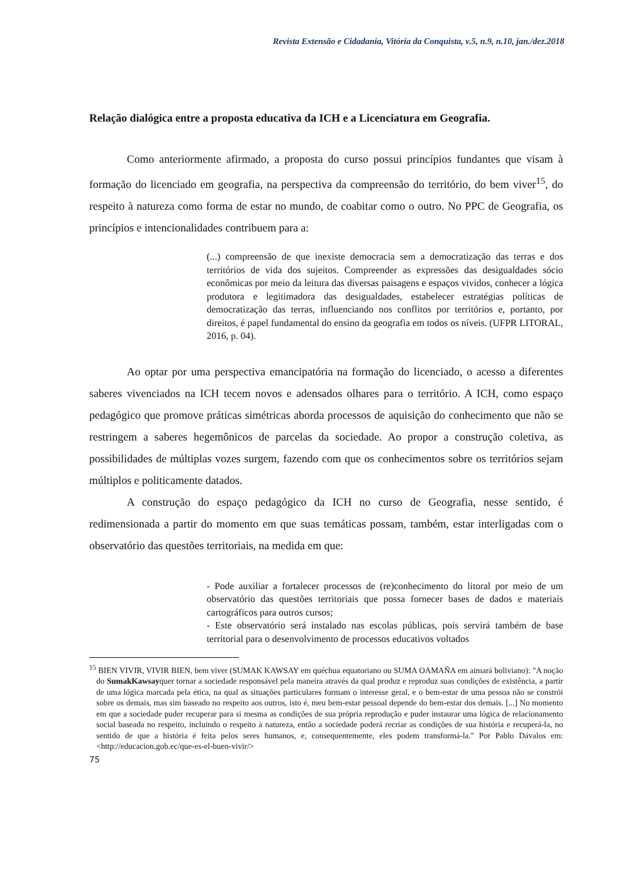Revista Extensão e Cidadania, Vitória da Conquista, v.5, n.9, n.10, jan./dez.2018
Relação dialógica entre a proposta educativa da ICH e a Licenciatura em Geografia.
Como anteriormente afirmado, a proposta do curso possui princípios fundantes que visam à formação do licenciado em geografia, na perspectiva da compreensão do território, do bem viver<sup>15</sup>, do respeito à natureza como forma de estar no mundo, de coabitar como o outro. No PPC de Geografia, os princípios e intencionalidades contribuem para a:
(...) compreensão de que inexiste democracia sem a democratização das terras e dos territórios de vida dos sujeitos. Compreender as expressões das desigualdades sócio econômicas por meio da leitura das diversas paisagens e espaços vividos, conhecer a lógica produtora e legitimadora das desigualdades, estabelecer estratégias políticas de democratização das terras, influenciando nos conflitos por territórios e, portanto, por direitos, é papel fundamental do ensino da geografia em todos os níveis. (UFPR LITORAL, 2016, p. 04).
Ao optar por uma perspectiva emancipatória na formação do licenciado, o acesso a diferentes saberes vivenciados na ICH tecem novos e adensados olhares para o território. A ICH, como espaço pedagógico que promove práticas simétricas aborda processos de aquisição do conhecimento que não se restringem a saberes hegemônicos de parcelas da sociedade. Ao propor a construção coletiva, as possibilidades de múltiplas vozes surgem, fazendo com que os conhecimentos sobre os territórios sejam múltiplos e politicamente datados.
A construção do espaço pedagógico da ICH no curso de Geografia, nesse sentido, é redimensionada a partir do momento em que suas temáticas possam, também, estar interligadas com o observatório das questões territoriais, na medida em que:
- Pode auxiliar a fortalecer processos de (re)conhecimento do litoral por meio de um observatório das questões territoriais que possa fornecer bases de dados e materiais cartográficos para outros cursos;
- Este observatório será instalado nas escolas públicas, pois servirá também de base territorial para o desenvolvimento de processos educativos voltados
<sup>15</sup> BIEN VIVIR, VIVIR BIEN, bem viver (SUMAK KAWSAY em quéchua equatoriano ou SUMA OAMAÑA em aimará boliviano): "A noção do SumakKawsayquer tornar a sociedade responsável pela maneira através da qual produz e reproduz suas condições de existência, a partir de uma lógica marcada pela ética, na qual as situações particulares formam o interesse geral, e o bem-estar de uma pessoa não se constrói sobre os demais, mas sim baseado no respeito aos outros, isto é, meu bem-estar pessoal depende do bem-estar dos demais. [...] No momento em que a sociedade puder recuperar para si mesma as condições de sua própria reprodução e puder instaurar uma lógica de relacionamento social baseada no respeito, incluindo o respeito à natureza, então a sociedade poderá recriar as condições de sua história e recuperá-la, no sentido de que a história é feita pelos seres humanos, e, consequentemente, eles podem transformá-la." Por Pablo Dávalos em: <http://educacion.gob.ec/que-es-el-buen-vivir/>
75